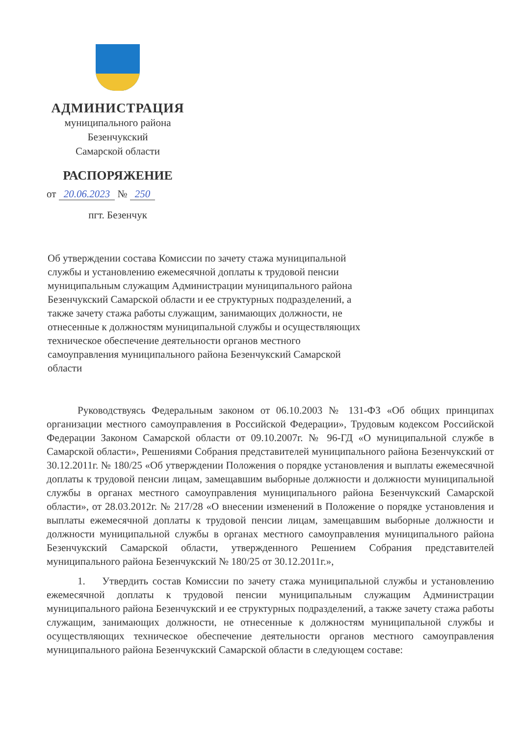АДМИНИСТРАЦИЯ
муниципального района
Безенчукский
Самарской области
РАСПОРЯЖЕНИЕ
от 20.06.2023 № 250
пгт. Безенчук
Об утверждении состава Комиссии по зачету стажа муниципальной службы и установлению ежемесячной доплаты к трудовой пенсии муниципальным служащим Администрации муниципального района Безенчукский Самарской области и ее структурных подразделений, а также зачету стажа работы служащим, занимающих должности, не отнесенные к должностям муниципальной службы и осуществляющих техническое обеспечение деятельности органов местного самоуправления муниципального района Безенчукский Самарской области
Руководствуясь Федеральным законом от 06.10.2003 № 131-ФЗ «Об общих принципах организации местного самоуправления в Российской Федерации», Трудовым кодексом Российской Федерации Законом Самарской области от 09.10.2007г. № 96-ГД «О муниципальной службе в Самарской области», Решениями Собрания представителей муниципального района Безенчукский от 30.12.2011г. № 180/25 «Об утверждении Положения о порядке установления и выплаты ежемесячной доплаты к трудовой пенсии лицам, замещавшим выборные должности и должности муниципальной службы в органах местного самоуправления муниципального района Безенчукский Самарской области», от 28.03.2012г. № 217/28 «О внесении изменений в Положение о порядке установления и выплаты ежемесячной доплаты к трудовой пенсии лицам, замещавшим выборные должности и должности муниципальной службы в органах местного самоуправления муниципального района Безенчукский Самарской области, утвержденного Решением Собрания представителей муниципального района Безенчукский № 180/25 от 30.12.2011г.»,
1. Утвердить состав Комиссии по зачету стажа муниципальной службы и установлению ежемесячной доплаты к трудовой пенсии муниципальным служащим Администрации муниципального района Безенчукский и ее структурных подразделений, а также зачету стажа работы служащим, занимающих должности, не отнесенные к должностям муниципальной службы и осуществляющих техническое обеспечение деятельности органов местного самоуправления муниципального района Безенчукский Самарской области в следующем составе: